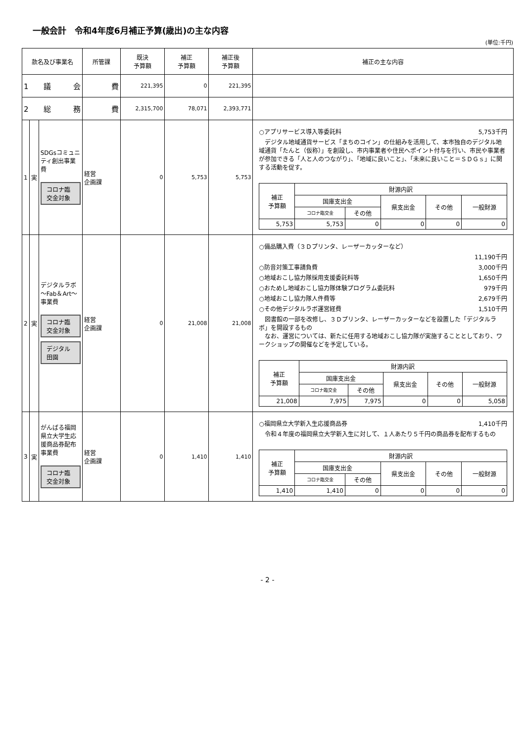一般会計　令和4年度6月補正予算(歳出)の主な内容
(単位:千円)
| 款名及び事業名 | | | 所管課 | 既決 予算額 | 補正 予算額 | 補正後 予算額 | 補正の主な内容 |
| --- | --- | --- | --- | --- | --- | --- | --- |
| 1 議 会 | | | 費 | 221,395 | 0 | 221,395 | |
| 2 総 務 | | | 費 | 2,315,700 | 78,071 | 2,393,771 | |
| 1 | 実 | SDGsコミュニティ創出事業費 コロナ臨交金対象 | 経営 企画課 | 0 | 5,753 | 5,753 | ○アプリサービス導入等委託料 5,753千円 デジタル地域通貨サービス「まちのコイン」の仕組みを活用して、本市独自のデジタル地域通貨「たんと（仮称）」を創設し、市内事業者や住民へポイント付与を行い、市民や事業者が参加できる「人と人のつながり」、「地域に良いこと」、「未来に良いこと＝ＳＤＧｓ」に関する活動を促す。 / 補正 予算額 / 財源内訳 / / / / / / / 国庫支出金 / / 県支出金 / その他 / 一般財源 / / / コロナ臨交金 / その他 / / / / / 5,753 / 5,753 / 0 / 0 / 0 / 0 / |
| 2 | 実 | デジタルラボ ～Fab＆Art～ 事業費 コロナ臨交金対象 デジタル田園 | 経営 企画課 | 0 | 21,008 | 21,008 | ○備品購入費（３Ｄプリンタ、レーザーカッターなど） 11,190千円 ○防音対策工事請負費 3,000千円 ○地域おこし協力隊採用支援委託料等 1,650千円 ○おためし地域おこし協力隊体験プログラム委託料 979千円 ○地域おこし協力隊人件費等 2,679千円 ○その他デジタルラボ運営経費 1,510千円 図書館の一部を改修し、３Ｄプリンタ、レーザーカッターなどを設置した「デジタルラボ」を開設するもの なお、運営については、新たに任用する地域おこし協力隊が実施することとしており、ワークショップの開催などを予定している。 / 補正 予算額 / 財源内訳 / / / / / / / 国庫支出金 / / 県支出金 / その他 / 一般財源 / / / コロナ臨交金 / その他 / / / / / 21,008 / 7,975 / 7,975 / 0 / 0 / 5,058 / |
| 3 | 実 | がんばる福岡県立大学生応援商品券配布事業費 コロナ臨交金対象 | 経営 企画課 | 0 | 1,410 | 1,410 | ○福岡県立大学新入生応援商品券 1,410千円 令和４年度の福岡県立大学新入生に対して、１人あたり５千円の商品券を配布するもの / 補正 予算額 / 財源内訳 / / / / / / / 国庫支出金 / / 県支出金 / その他 / 一般財源 / / / コロナ臨交金 / その他 / / / / / 1,410 / 1,410 / 0 / 0 / 0 / 0 / |
- 2 -